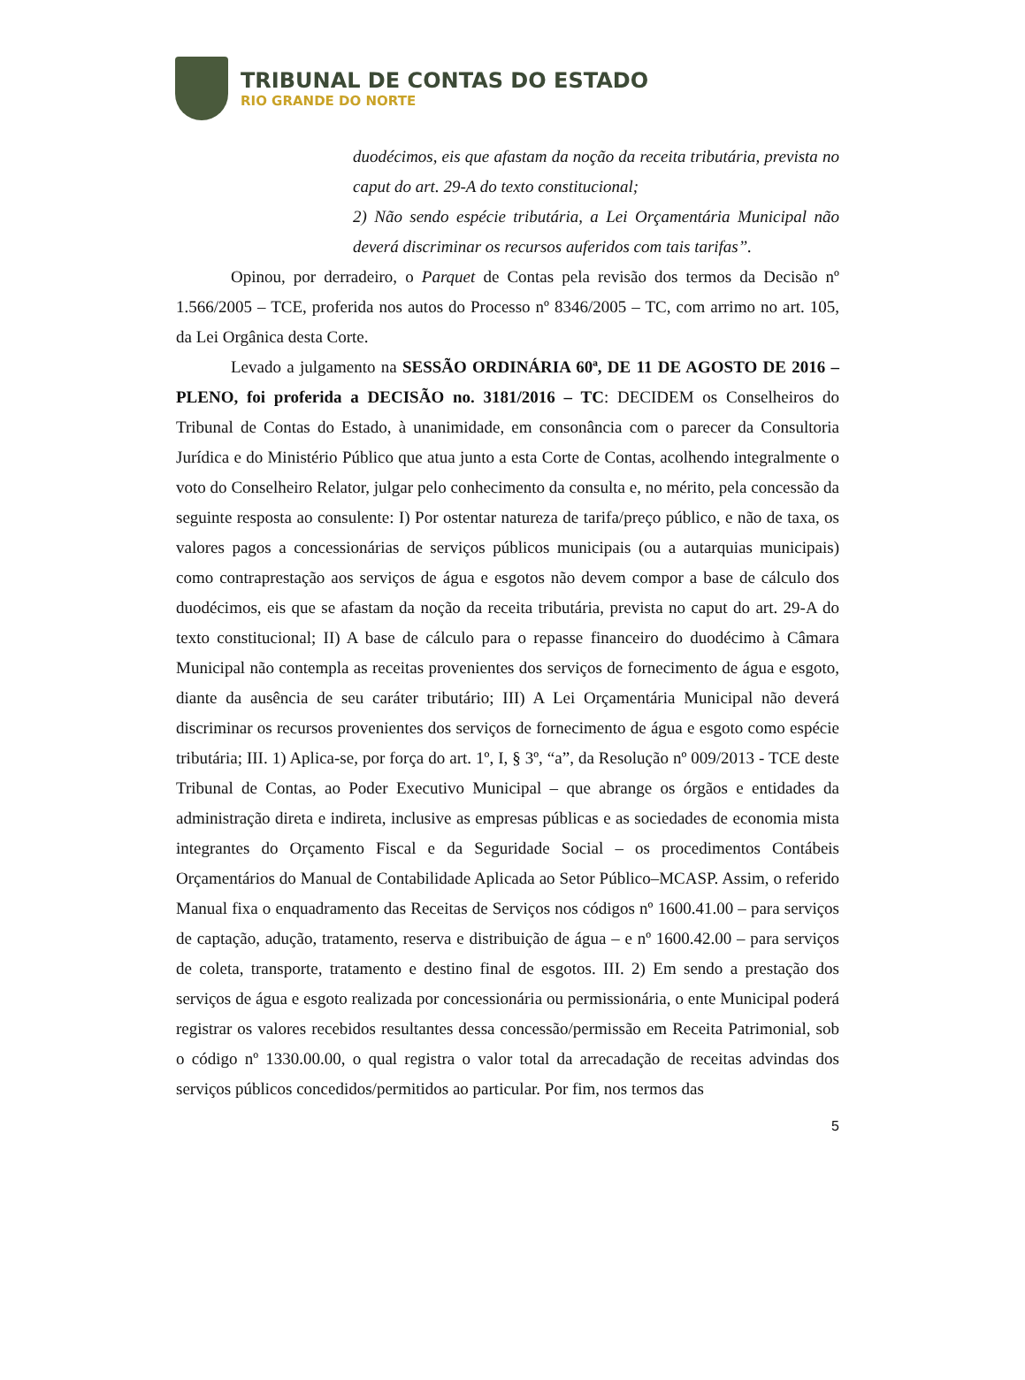TRIBUNAL DE CONTAS DO ESTADO
RIO GRANDE DO NORTE
duodécimos, eis que afastam da noção da receita tributária, prevista no caput do art. 29-A do texto constitucional;
2) Não sendo espécie tributária, a Lei Orçamentária Municipal não deverá discriminar os recursos auferidos com tais tarifas”.
Opinou, por derradeiro, o Parquet de Contas pela revisão dos termos da Decisão nº 1.566/2005 – TCE, proferida nos autos do Processo nº 8346/2005 – TC, com arrimo no art. 105, da Lei Orgânica desta Corte.
Levado a julgamento na SESSÃO ORDINÁRIA 60ª, DE 11 DE AGOSTO DE 2016 – PLENO, foi proferida a DECISÃO no. 3181/2016 – TC: DECIDEM os Conselheiros do Tribunal de Contas do Estado, à unanimidade, em consonância com o parecer da Consultoria Jurídica e do Ministério Público que atua junto a esta Corte de Contas, acolhendo integralmente o voto do Conselheiro Relator, julgar pelo conhecimento da consulta e, no mérito, pela concessão da seguinte resposta ao consulente: I) Por ostentar natureza de tarifa/preço público, e não de taxa, os valores pagos a concessionárias de serviços públicos municipais (ou a autarquias municipais) como contraprestação aos serviços de água e esgotos não devem compor a base de cálculo dos duodécimos, eis que se afastam da noção da receita tributária, prevista no caput do art. 29-A do texto constitucional; II) A base de cálculo para o repasse financeiro do duodécimo à Câmara Municipal não contempla as receitas provenientes dos serviços de fornecimento de água e esgoto, diante da ausência de seu caráter tributário; III) A Lei Orçamentária Municipal não deverá discriminar os recursos provenientes dos serviços de fornecimento de água e esgoto como espécie tributária; III. 1) Aplica-se, por força do art. 1º, I, § 3º, “a”, da Resolução nº 009/2013 - TCE deste Tribunal de Contas, ao Poder Executivo Municipal – que abrange os órgãos e entidades da administração direta e indireta, inclusive as empresas públicas e as sociedades de economia mista integrantes do Orçamento Fiscal e da Seguridade Social – os procedimentos Contábeis Orçamentários do Manual de Contabilidade Aplicada ao Setor Público–MCASP. Assim, o referido Manual fixa o enquadramento das Receitas de Serviços nos códigos nº 1600.41.00 – para serviços de captação, adução, tratamento, reserva e distribuição de água – e nº 1600.42.00 – para serviços de coleta, transporte, tratamento e destino final de esgotos. III. 2) Em sendo a prestação dos serviços de água e esgoto realizada por concessionária ou permissionária, o ente Municipal poderá registrar os valores recebidos resultantes dessa concessão/permissão em Receita Patrimonial, sob o código nº 1330.00.00, o qual registra o valor total da arrecadação de receitas advindas dos serviços públicos concedidos/permitidos ao particular. Por fim, nos termos das
5